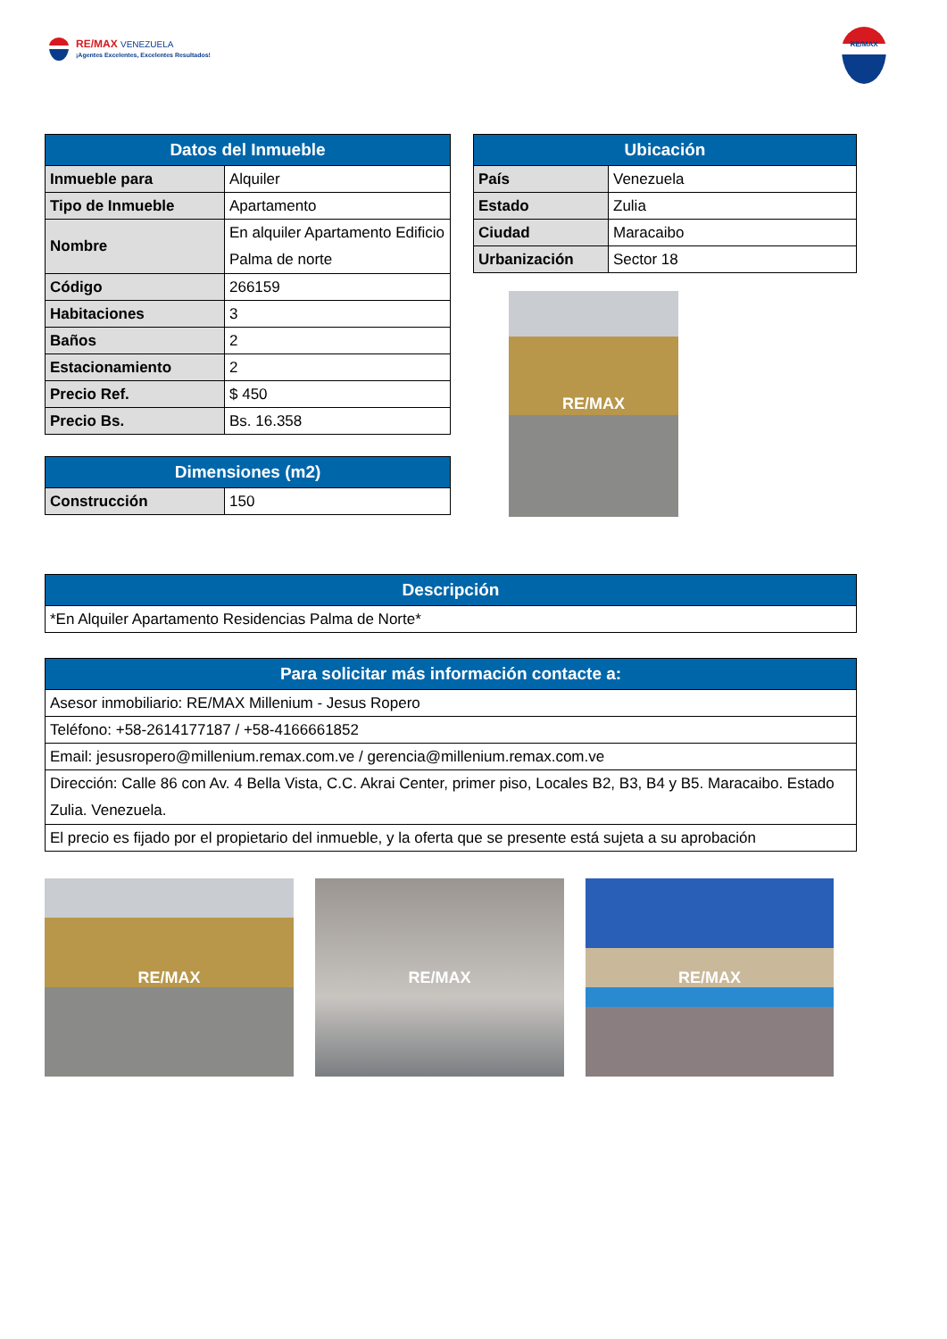RE/MAX VENEZUELA
¡Agentes Excelentes, Excelentes Resultados!
RE/MAX
| Datos del Inmueble | |
| --- | --- |
| Inmueble para | Alquiler |
| Tipo de Inmueble | Apartamento |
| Nombre | En alquiler Apartamento Edificio Palma de norte |
| Código | 266159 |
| Habitaciones | 3 |
| Baños | 2 |
| Estacionamiento | 2 |
| Precio Ref. | $ 450 |
| Precio Bs. | Bs. 16.358 |
| Dimensiones (m2) | |
| --- | --- |
| Construcción | 150 |
| Ubicación | |
| --- | --- |
| País | Venezuela |
| Estado | Zulia |
| Ciudad | Maracaibo |
| Urbanización | Sector 18 |
RE/MAX
| Descripción |
| --- |
| *En Alquiler Apartamento Residencias Palma de Norte* |
| Para solicitar más información contacte a: |
| --- |
| Asesor inmobiliario: RE/MAX Millenium - Jesus Ropero |
| Teléfono: +58-2614177187 / +58-4166661852 |
| Email: jesusropero@millenium.remax.com.ve / gerencia@millenium.remax.com.ve |
| Dirección: Calle 86 con Av. 4 Bella Vista, C.C. Akrai Center, primer piso, Locales B2, B3, B4 y B5. Maracaibo. Estado Zulia. Venezuela. |
| El precio es fijado por el propietario del inmueble, y la oferta que se presente está sujeta a su aprobación |
RE/MAX RE/MAX RE/MAX